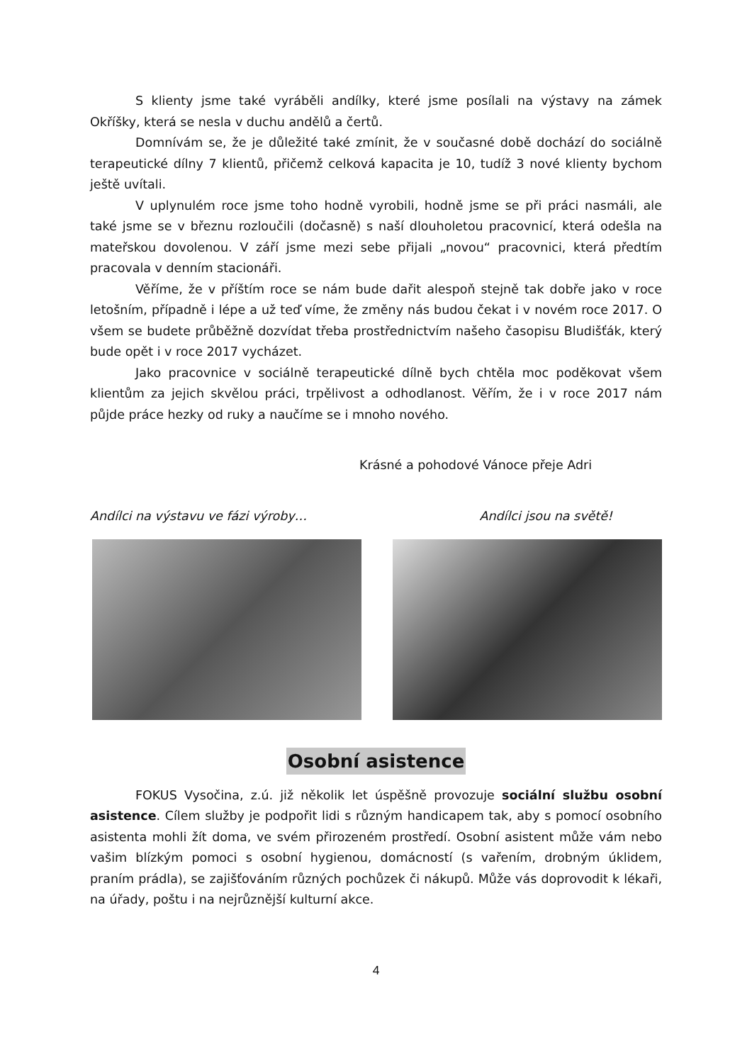S klienty jsme také vyráběli andílky, které jsme posílali na výstavy na zámek Okříšky, která se nesla v duchu andělů a čertů.
Domnívám se, že je důležité také zmínit, že v současné době dochází do sociálně terapeutické dílny 7 klientů, přičemž celková kapacita je 10, tudíž 3 nové klienty bychom ještě uvítali.
V uplynulém roce jsme toho hodně vyrobili, hodně jsme se při práci nasmáli, ale také jsme se v březnu rozloučili (dočasně) s naší dlouholetou pracovnicí, která odešla na mateřskou dovolenou. V září jsme mezi sebe přijali „novou“ pracovnici, která předtím pracovala v denním stacionáři.
Věříme, že v příštím roce se nám bude dařit alespoň stejně tak dobře jako v roce letošním, případně i lépe a už teď víme, že změny nás budou čekat i v novém roce 2017. O všem se budete průběžně dozvídat třeba prostřednictvím našeho časopisu Bludišťák, který bude opět i v roce 2017 vycházet.
Jako pracovnice v sociálně terapeutické dílně bych chtěla moc poděkovat všem klientům za jejich skvělou práci, trpělivost a odhodlanost. Věřím, že i v roce 2017 nám půjde práce hezky od ruky a naučíme se i mnoho nového.
Krásné a pohodové Vánoce přeje Adri
Andílci na výstavu ve fázi výroby… Andílci jsou na světě!
Osobní asistence
FOKUS Vysočina, z.ú. již několik let úspěšně provozuje sociální službu osobní asistence. Cílem služby je podpořit lidi s různým handicapem tak, aby s pomocí osobního asistenta mohli žít doma, ve svém přirozeném prostředí. Osobní asistent může vám nebo vašim blízkým pomoci s osobní hygienou, domácností (s vařením, drobným úklidem, praním prádla), se zajišťováním různých pochůzek či nákupů. Může vás doprovodit k lékaři, na úřady, poštu i na nejrůznější kulturní akce.
4